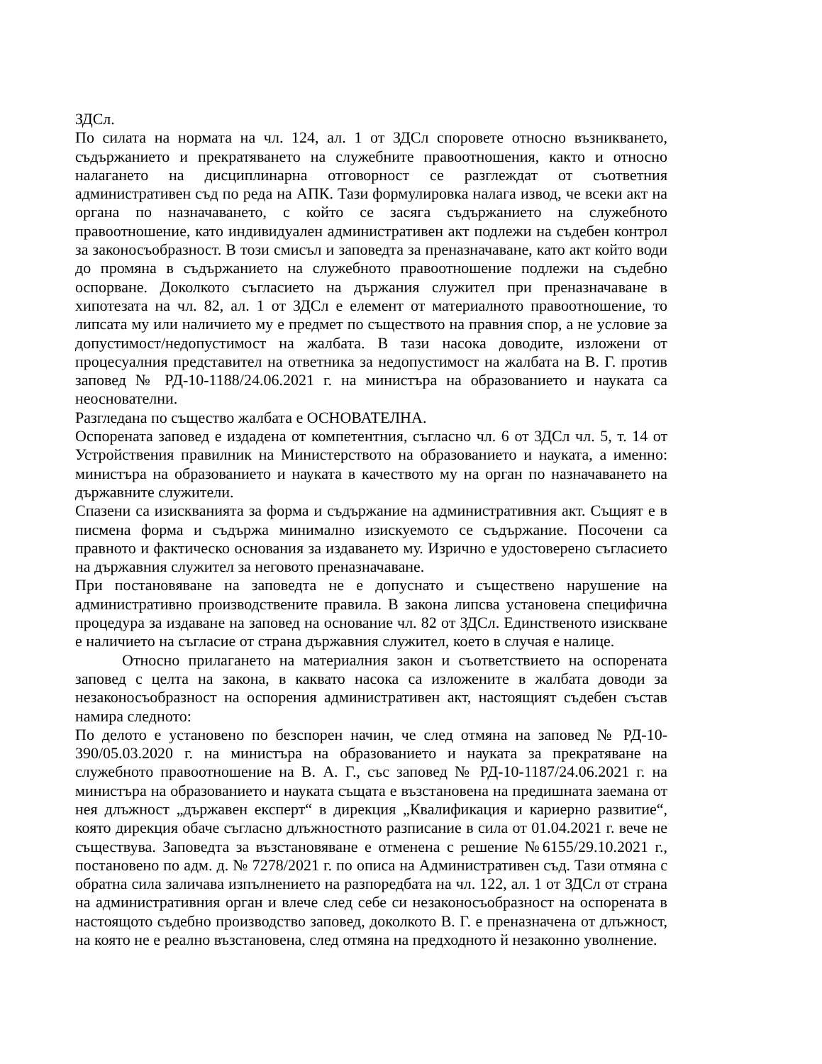ЗДСл.
По силата на нормата на чл. 124, ал. 1 от ЗДСл споровете относно възникването, съдържанието и прекратяването на служебните правоотношения, както и относно налагането на дисциплинарна отговорност се разглеждат от съответния административен съд по реда на АПК. Тази формулировка налага извод, че всеки акт на органа по назначаването, с който се засяга съдържанието на служебното правоотношение, като индивидуален административен акт подлежи на съдебен контрол за законосъобразност. В този смисъл и заповедта за преназначаване, като акт който води до промяна в съдържанието на служебното правоотношение подлежи на съдебно оспорване. Доколкото съгласието на държания служител при преназначаване в хипотезата на чл. 82, ал. 1 от ЗДСл е елемент от материалното правоотношение, то липсата му или наличието му е предмет по съществото на правния спор, а не условие за допустимост/недопустимост на жалбата. В тази насока доводите, изложени от процесуалния представител на ответника за недопустимост на жалбата на В. Г. против заповед № РД-10-1188/24.06.2021 г. на министъра на образованието и науката са неоснователни.
Разгледана по същество жалбата е ОСНОВАТЕЛНА.
Оспорената заповед е издадена от компетентния, съгласно чл. 6 от ЗДСл чл. 5, т. 14 от Устройствения правилник на Министерството на образованието и науката, а именно: министъра на образованието и науката в качеството му на орган по назначаването на държавните служители.
Спазени са изискванията за форма и съдържание на административния акт. Същият е в писмена форма и съдържа минимално изискуемото се съдържание. Посочени са правното и фактическо основания за издаването му. Изрично е удостоверено съгласието на държавния служител за неговото преназначаване.
При постановяване на заповедта не е допуснато и съществено нарушение на административно производствените правила. В закона липсва установена специфична процедура за издаване на заповед на основание чл. 82 от ЗДСл. Единственото изискване е наличието на съгласие от страна държавния служител, което в случая е налице.
Относно прилагането на материалния закон и съответствието на оспорената заповед с целта на закона, в каквато насока са изложените в жалбата доводи за незаконосъобразност на оспорения административен акт, настоящият съдебен състав намира следното:
По делото е установено по безспорен начин, че след отмяна на заповед № РД-10-390/05.03.2020 г. на министъра на образованието и науката за прекратяване на служебното правоотношение на В. А. Г., със заповед № РД-10-1187/24.06.2021 г. на министъра на образованието и науката същата е възстановена на предишната заемана от нея длъжност „държавен експерт“ в дирекция „Квалификация и кариерно развитие“, която дирекция обаче съгласно длъжностното разписание в сила от 01.04.2021 г. вече не съществува. Заповедта за възстановяване е отменена с решение №6155/29.10.2021 г., постановено по адм. д. № 7278/2021 г. по описа на Административен съд. Тази отмяна с обратна сила заличава изпълнението на разпоредбата на чл. 122, ал. 1 от ЗДСл от страна на административния орган и влече след себе си незаконосъобразност на оспорената в настоящото съдебно производство заповед, доколкото В. Г. е преназначена от длъжност, на която не е реално възстановена, след отмяна на предходното й незаконно уволнение.